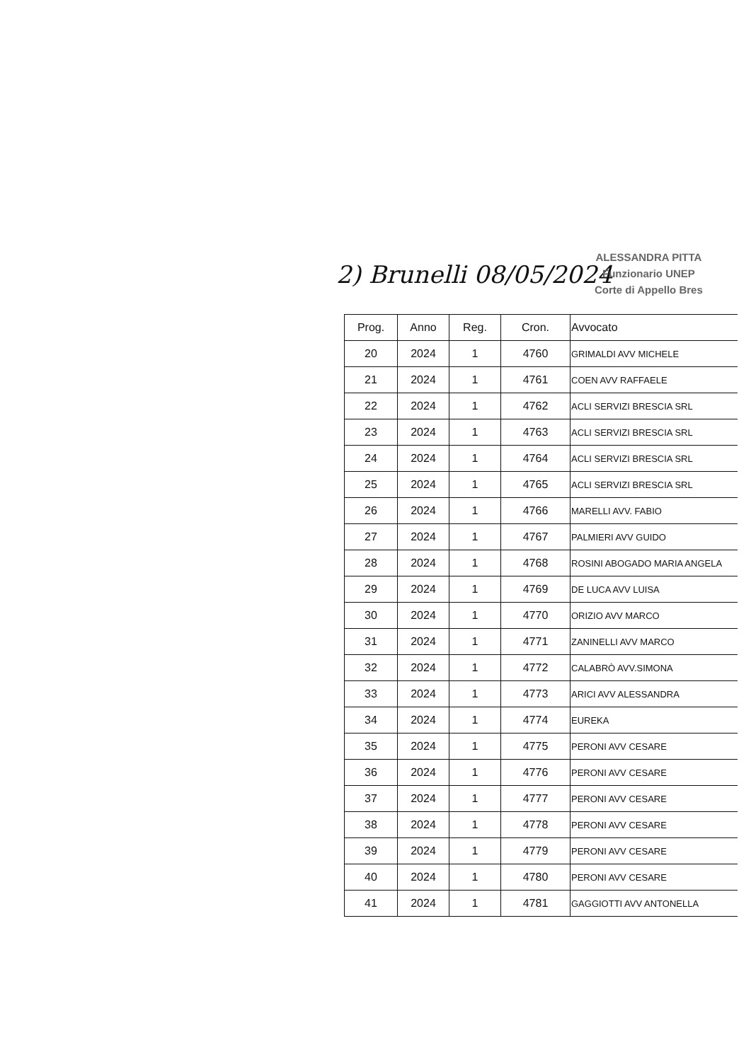2) Brunelli 08/05/2024
ALESSANDRA PITTA
Funzionario UNEP
Corte di Appello Bres
| Prog. | Anno | Reg. | Cron. | Avvocato |
| --- | --- | --- | --- | --- |
| 20 | 2024 | 1 | 4760 | GRIMALDI AVV MICHELE |
| 21 | 2024 | 1 | 4761 | COEN AVV RAFFAELE |
| 22 | 2024 | 1 | 4762 | ACLI SERVIZI BRESCIA SRL |
| 23 | 2024 | 1 | 4763 | ACLI SERVIZI BRESCIA SRL |
| 24 | 2024 | 1 | 4764 | ACLI SERVIZI BRESCIA SRL |
| 25 | 2024 | 1 | 4765 | ACLI SERVIZI BRESCIA SRL |
| 26 | 2024 | 1 | 4766 | MARELLI AVV. FABIO |
| 27 | 2024 | 1 | 4767 | PALMIERI AVV GUIDO |
| 28 | 2024 | 1 | 4768 | ROSINI ABOGADO MARIA ANGELA |
| 29 | 2024 | 1 | 4769 | DE LUCA AVV LUISA |
| 30 | 2024 | 1 | 4770 | ORIZIO AVV MARCO |
| 31 | 2024 | 1 | 4771 | ZANINELLI AVV MARCO |
| 32 | 2024 | 1 | 4772 | CALABRÒ AVV.SIMONA |
| 33 | 2024 | 1 | 4773 | ARICI AVV ALESSANDRA |
| 34 | 2024 | 1 | 4774 | EUREKA |
| 35 | 2024 | 1 | 4775 | PERONI AVV CESARE |
| 36 | 2024 | 1 | 4776 | PERONI AVV CESARE |
| 37 | 2024 | 1 | 4777 | PERONI AVV CESARE |
| 38 | 2024 | 1 | 4778 | PERONI AVV CESARE |
| 39 | 2024 | 1 | 4779 | PERONI AVV CESARE |
| 40 | 2024 | 1 | 4780 | PERONI AVV CESARE |
| 41 | 2024 | 1 | 4781 | GAGGIOTTI AVV ANTONELLA |